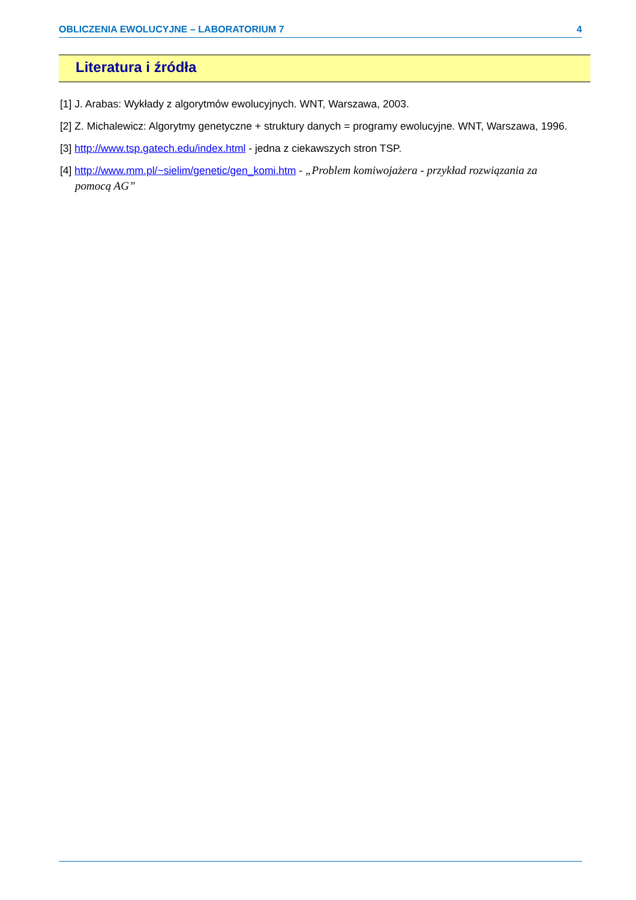OBLICZENIA EWOLUCYJNE – LABORATORIUM 7 4
Literatura i źródła
[1] J. Arabas: Wykłady z algorytmów ewolucyjnych. WNT, Warszawa, 2003.
[2] Z. Michalewicz: Algorytmy genetyczne + struktury danych = programy ewolucyjne. WNT, Warszawa, 1996.
[3] http://www.tsp.gatech.edu/index.html - jedna z ciekawszych stron TSP.
[4] http://www.mm.pl/~sielim/genetic/gen_komi.htm - „Problem komiwojażera - przykład rozwiązania za pomocą AG”